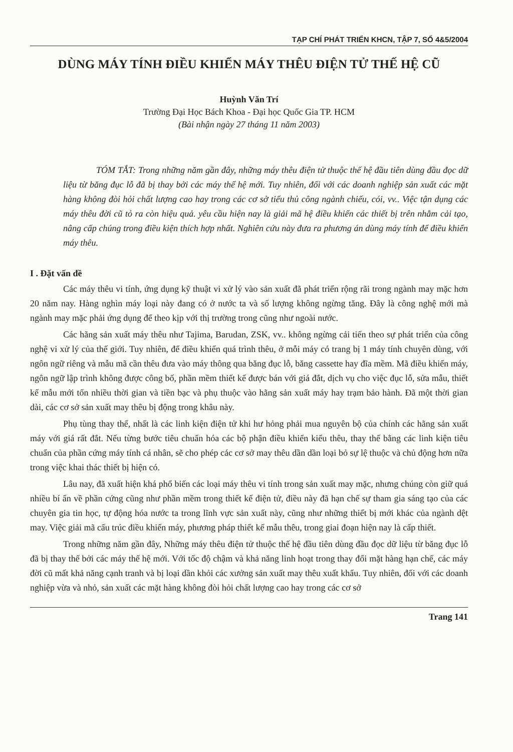TẠP CHÍ PHÁT TRIỂN KHCN, TẬP 7, SỐ 4&5/2004
DÙNG MÁY TÍNH ĐIỀU KHIỂN MÁY THÊU ĐIỆN TỬ THẾ HỆ CŨ
Huỳnh Văn Trí
Trường Đại Học Bách Khoa - Đại học Quốc Gia TP. HCM
(Bài nhận ngày 27 tháng 11 năm 2003)
TÓM TẮT: Trong những năm gần đây, những máy thêu điện tử thuộc thế hệ đầu tiên dùng đầu đọc dữ liệu từ băng đục lỗ đã bị thay bởi các máy thế hệ mới. Tuy nhiên, đối với các doanh nghiệp sản xuất các mặt hàng không đòi hỏi chất lượng cao hay trong các cơ sở tiểu thủ công ngành chiếu, cói, vv.. Việc tận dụng các máy thêu đời cũ tỏ ra còn hiệu quả. yêu cầu hiện nay là giải mã hệ điều khiển các thiết bị trên nhằm cải tạo, nâng cấp chúng trong điều kiện thích hợp nhất. Nghiên cứu này đưa ra phương án dùng máy tính để điều khiển máy thêu.
I . Đặt vấn đề
Các máy thêu vi tính, ứng dụng kỹ thuật vi xử lý vào sản xuất đã phát triển rộng rãi trong ngành may mặc hơn 20 năm nay. Hàng nghìn máy loại này đang có ở nước ta và số lượng không ngừng tăng. Đây là công nghệ mới mà ngành may mặc phải ứng dụng để theo kịp với thị trường trong cũng như ngoài nước.
Các hãng sản xuất máy thêu như Tajima, Barudan, ZSK, vv.. không ngừng cải tiến theo sự phát triển của công nghệ vi xử lý của thế giới. Tuy nhiên, để điều khiển quá trình thêu, ở mỗi máy có trang bị 1 máy tính chuyên dùng, với ngôn ngữ riêng và mẫu mã cần thêu đưa vào máy thông qua băng đục lỗ, băng cassette hay đĩa mềm. Mã điều khiển máy, ngôn ngữ lập trình không được công bố, phần mềm thiết kế được bán với giá đắt, dịch vụ cho việc đục lỗ, sửa mẫu, thiết kế mẫu mới tốn nhiều thời gian và tiền bạc và phụ thuộc vào hãng sản xuất máy hay trạm bảo hành. Đã một thời gian dài, các cơ sở sản xuất may thêu bị động trong khâu này.
Phụ tùng thay thế, nhất là các linh kiện điện tử khi hư hỏng phải mua nguyên bộ của chính các hãng sản xuất máy với giá rất đắt. Nếu từng bước tiêu chuẩn hóa các bộ phận điều khiển kiểu thêu, thay thế bằng các linh kiện tiêu chuẩn của phần cứng máy tính cá nhân, sẽ cho phép các cơ sở may thêu dần dần loại bỏ sự lệ thuộc và chủ động hơn nữa trong việc khai thác thiết bị hiện có.
Lâu nay, đã xuất hiện khá phổ biến các loại máy thêu vi tính trong sản xuất may mặc, nhưng chúng còn giữ quá nhiều bí ẩn về phần cứng cũng như phần mềm trong thiết kế điện tử, điều này đã hạn chế sự tham gia sáng tạo của các chuyên gia tin học, tự động hóa nước ta trong lĩnh vực sản xuất này, cũng như những thiết bị mới khác của ngành dệt may. Việc giải mã cấu trúc điều khiển máy, phương pháp thiết kế mẫu thêu, trong giai đoạn hiện nay là cấp thiết.
Trong những năm gần đây, Những máy thêu điện tử thuộc thế hệ đầu tiên dùng đầu đọc dữ liệu từ băng đục lỗ đã bị thay thế bởi các máy thế hệ mới. Với tốc độ chậm và khả năng linh hoạt trong thay đổi mặt hàng hạn chế, các máy đời cũ mất khả năng cạnh tranh và bị loại dần khỏi các xưởng sản xuất may thêu xuất khẩu. Tuy nhiên, đối với các doanh nghiệp vừa và nhỏ, sản xuất các mặt hàng không đòi hỏi chất lượng cao hay trong các cơ sở
Trang 141